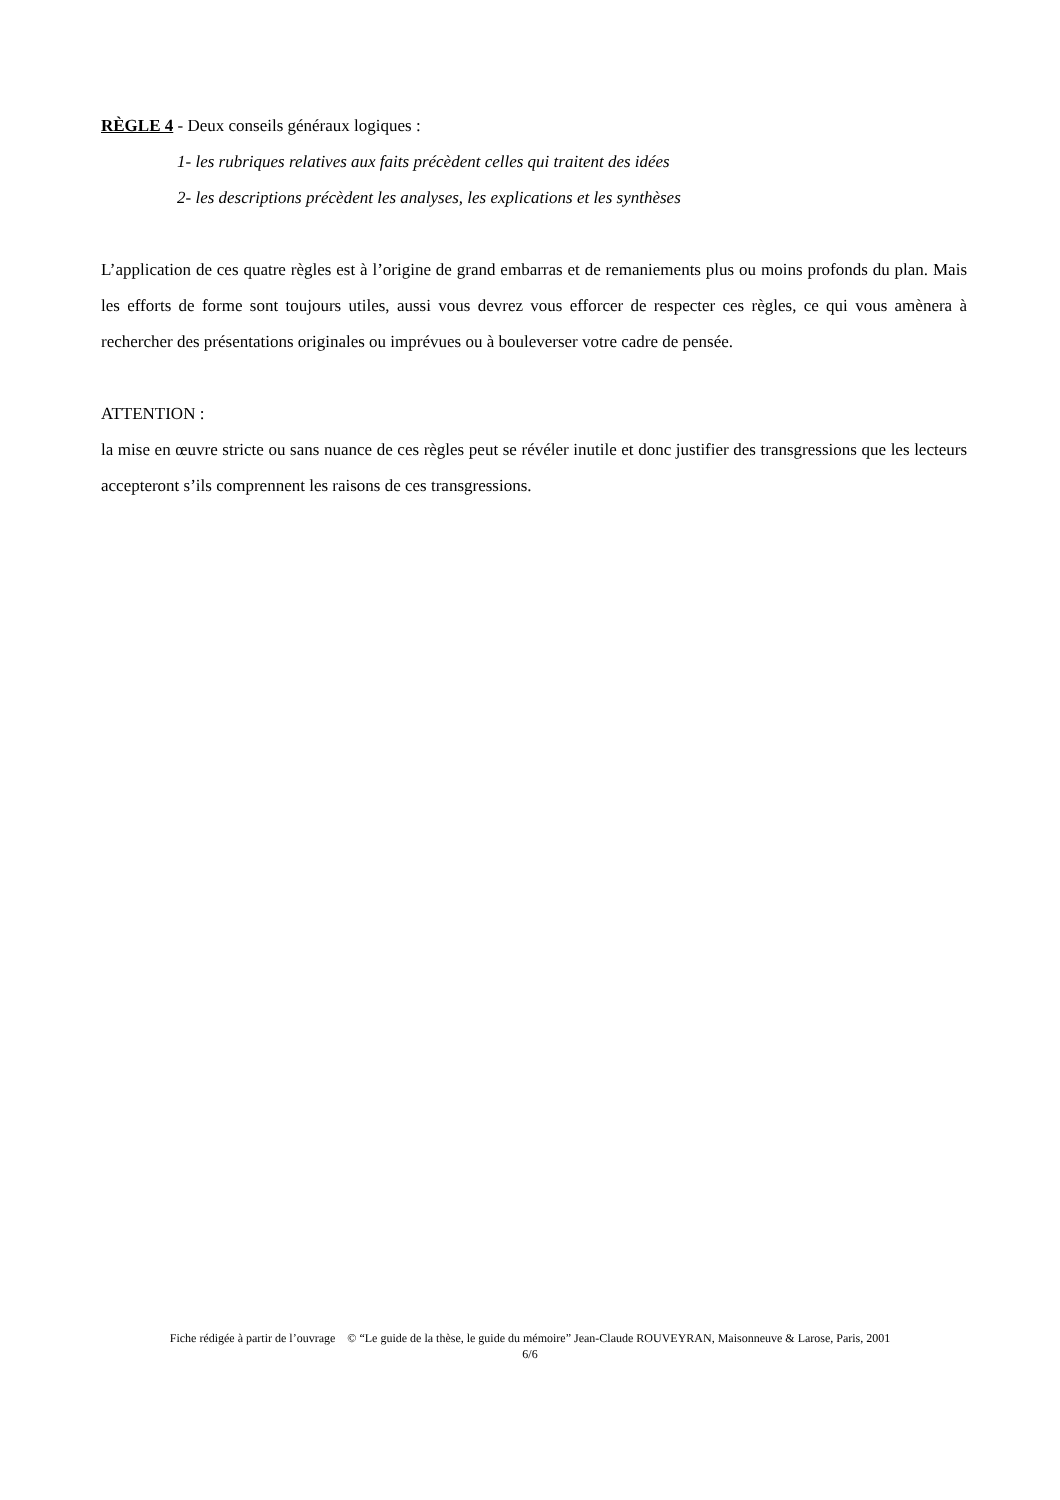RÈGLE 4 - Deux conseils généraux logiques :
1- les rubriques relatives aux faits précèdent celles qui traitent des idées
2- les descriptions précèdent les analyses, les explications et les synthèses
L’application de ces quatre règles est à l’origine de grand embarras et de remaniements plus ou moins profonds du plan. Mais les efforts de forme sont toujours utiles, aussi vous devrez vous efforcer de respecter ces règles, ce qui vous amènera à rechercher des présentations originales ou imprévues ou à bouleverser votre cadre de pensée.
ATTENTION :
la mise en œuvre stricte ou sans nuance de ces règles peut se révéler inutile et donc justifier des transgressions que les lecteurs accepteront s’ils comprennent les raisons de ces transgressions.
Fiche rédigée à partir de l’ouvrage © “Le guide de la thèse, le guide du mémoire” Jean-Claude ROUVEYRAN, Maisonneuve & Larose, Paris, 2001
6/6